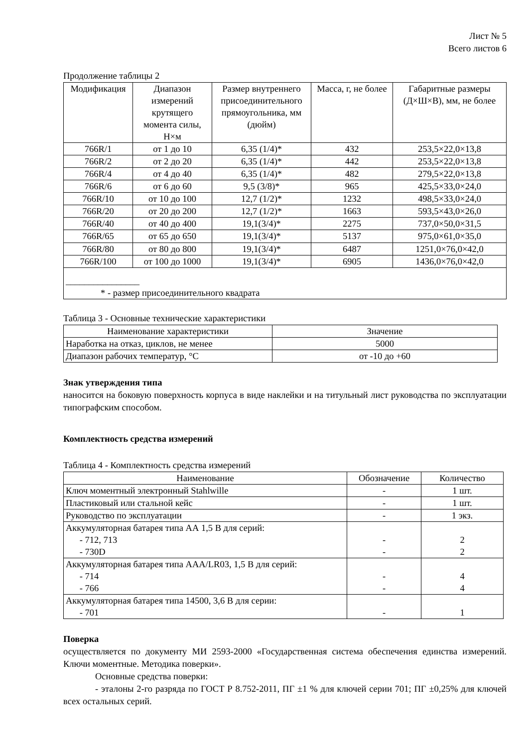Лист № 5
Всего листов 6
Продолжение таблицы 2
| Модификация | Диапазон измерений крутящего момента силы, Н×м | Размер внутреннего присоединительного прямоугольника, мм (дюйм) | Масса, г, не более | Габаритные размеры (Д×Ш×В), мм, не более |
| --- | --- | --- | --- | --- |
| 766R/1 | от 1 до 10 | 6,35 (1/4)* | 432 | 253,5×22,0×13,8 |
| 766R/2 | от 2 до 20 | 6,35 (1/4)* | 442 | 253,5×22,0×13,8 |
| 766R/4 | от 4 до 40 | 6,35 (1/4)* | 482 | 279,5×22,0×13,8 |
| 766R/6 | от 6 до 60 | 9,5 (3/8)* | 965 | 425,5×33,0×24,0 |
| 766R/10 | от 10 до 100 | 12,7 (1/2)* | 1232 | 498,5×33,0×24,0 |
| 766R/20 | от 20 до 200 | 12,7 (1/2)* | 1663 | 593,5×43,0×26,0 |
| 766R/40 | от 40 до 400 | 19,1(3/4)* | 2275 | 737,0×50,0×31,5 |
| 766R/65 | от 65 до 650 | 19,1(3/4)* | 5137 | 975,0×61,0×35,0 |
| 766R/80 | от 80 до 800 | 19,1(3/4)* | 6487 | 1251,0×76,0×42,0 |
| 766R/100 | от 100 до 1000 | 19,1(3/4)* | 6905 | 1436,0×76,0×42,0 |
| ________________ * - размер присоединительного квадрата | | | | |
Таблица 3 - Основные технические характеристики
| Наименование характеристики | Значение |
| --- | --- |
| Наработка на отказ, циклов, не менее | 5000 |
| Диапазон рабочих температур, °С | от -10 до +60 |
Знак утверждения типа
наносится на боковую поверхность корпуса в виде наклейки и на титульный лист руководства по эксплуатации типографским способом.
Комплектность средства измерений
Таблица 4 - Комплектность средства измерений
| Наименование | Обозначение | Количество |
| --- | --- | --- |
| Ключ моментный электронный Stahlwille | - | 1 шт. |
| Пластиковый или стальной кейс | - | 1 шт. |
| Руководство по эксплуатации | - | 1 экз. |
| Аккумуляторная батарея типа АА 1,5 В для серий: - 712, 713 - 730D | - - | 2 2 |
| Аккумуляторная батарея типа AAA/LR03, 1,5 В для серий: - 714 - 766 | - - | 4 4 |
| Аккумуляторная батарея типа 14500, 3,6 В для серии: - 701 | - | 1 |
Поверка
осуществляется по документу МИ 2593-2000 «Государственная система обеспечения единства измерений. Ключи моментные. Методика поверки».
Основные средства поверки:
- эталоны 2-го разряда по ГОСТ Р 8.752-2011, ПГ ±1 % для ключей серии 701; ПГ ±0,25% для ключей всех остальных серий.